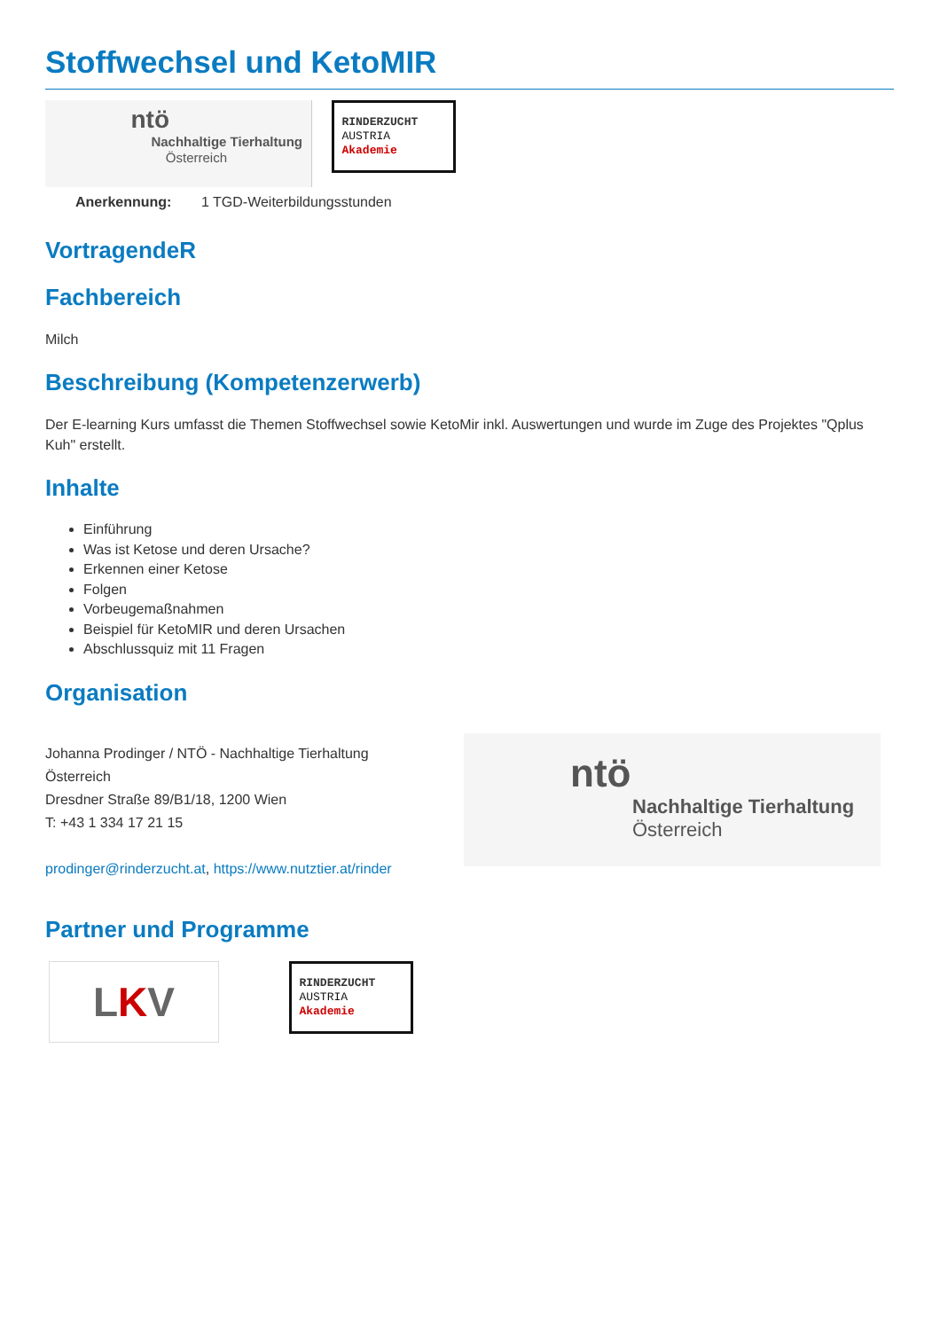Stoffwechsel und KetoMIR
ntö
Nachhaltige Tierhaltung
Österreich
RINDERZUCHT
AUSTRIA
Akademie
| Anerkennung: | 1 TGD-Weiterbildungsstunden |
VortragendeR
Fachbereich
Milch
Beschreibung (Kompetenzerwerb)
Der E-learning Kurs umfasst die Themen Stoffwechsel sowie KetoMir inkl. Auswertungen und wurde im Zuge des Projektes "Qplus Kuh" erstellt.
Inhalte
Einführung
Was ist Ketose und deren Ursache?
Erkennen einer Ketose
Folgen
Vorbeugemaßnahmen
Beispiel für KetoMIR und deren Ursachen
Abschlussquiz mit 11 Fragen
Organisation
Johanna Prodinger / NTÖ - Nachhaltige Tierhaltung Österreich
Dresdner Straße 89/B1/18, 1200 Wien
T: +43 1 334 17 21 15
prodinger@rinderzucht.at, https://www.nutztier.at/rinder
ntö
Nachhaltige Tierhaltung
Österreich
Partner und Programme
LKV
RINDERZUCHT
AUSTRIA
Akademie